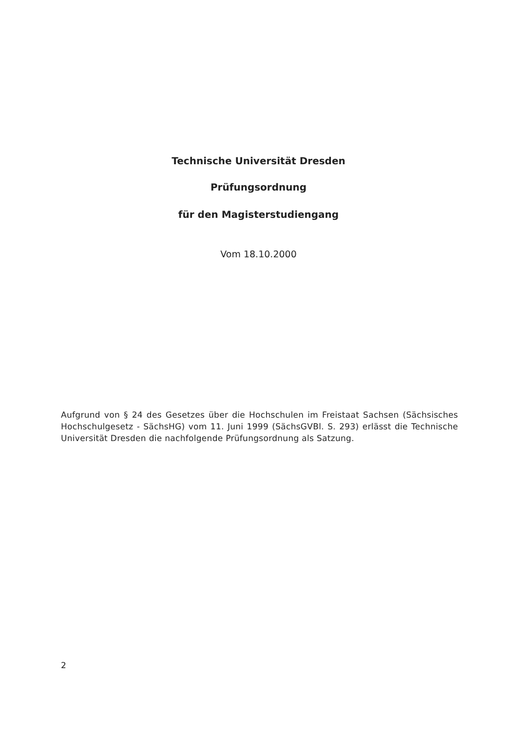Technische Universität Dresden
Prüfungsordnung
für den Magisterstudiengang
Vom 18.10.2000
Aufgrund von § 24 des Gesetzes über die Hochschulen im Freistaat Sachsen (Sächsisches Hochschulgesetz - SächsHG) vom 11. Juni 1999 (SächsGVBl. S. 293) erlässt die Technische Universität Dresden die nachfolgende Prüfungsordnung als Satzung.
2